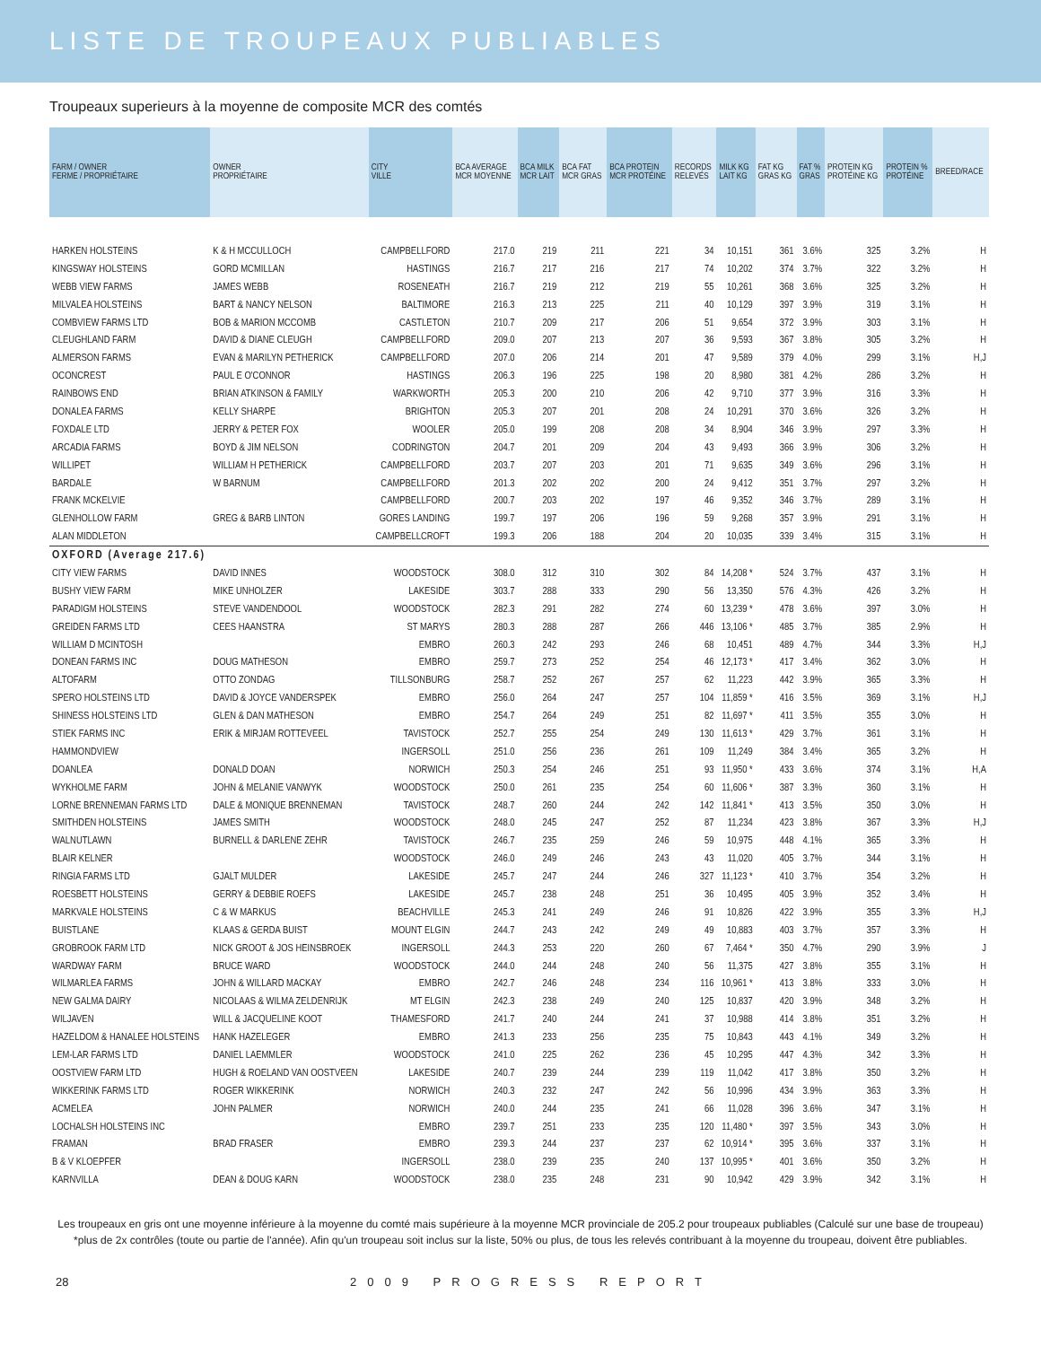LISTE DE TROUPEAUX PUBLIABLES
Troupeaux superieurs à la moyenne de composite MCR des comtés
| FARM / OWNER FERME / PROPRIÉTAIRE | OWNER PROPRIÉTAIRE | CITY VILLE | BCA AVERAGE MCR MOYENNE | BCA MILK MCR LAIT | BCA FAT MCR GRAS | BCA PROTEIN MCR PROTÉINE | RECORDS RELEVÉS | MILK KG LAIT KG | FAT KG GRAS KG | FAT % GRAS | PROTEIN KG PROTÉINE KG | PROTEIN % PROTÉINE | BREED/RACE |
| --- | --- | --- | --- | --- | --- | --- | --- | --- | --- | --- | --- | --- | --- |
| HARKEN HOLSTEINS | K & H MCCULLOCH | CAMPBELLFORD | 217.0 | 219 | 211 | 221 | 34 | 10,151 | 361 | 3.6% | 325 | 3.2% | H |
| KINGSWAY HOLSTEINS | GORD MCMILLAN | HASTINGS | 216.7 | 217 | 216 | 217 | 74 | 10,202 | 374 | 3.7% | 322 | 3.2% | H |
| WEBB VIEW FARMS | JAMES WEBB | ROSENEATH | 216.7 | 219 | 212 | 219 | 55 | 10,261 | 368 | 3.6% | 325 | 3.2% | H |
| MILVALEA HOLSTEINS | BART & NANCY NELSON | BALTIMORE | 216.3 | 213 | 225 | 211 | 40 | 10,129 | 397 | 3.9% | 319 | 3.1% | H |
| COMBVIEW FARMS LTD | BOB & MARION MCCOMB | CASTLETON | 210.7 | 209 | 217 | 206 | 51 | 9,654 | 372 | 3.9% | 303 | 3.1% | H |
| CLEUGHLAND FARM | DAVID & DIANE CLEUGH | CAMPBELLFORD | 209.0 | 207 | 213 | 207 | 36 | 9,593 | 367 | 3.8% | 305 | 3.2% | H |
| ALMERSON FARMS | EVAN & MARILYN PETHERICK | CAMPBELLFORD | 207.0 | 206 | 214 | 201 | 47 | 9,589 | 379 | 4.0% | 299 | 3.1% | H,J |
| OCONCREST | PAUL E O'CONNOR | HASTINGS | 206.3 | 196 | 225 | 198 | 20 | 8,980 | 381 | 4.2% | 286 | 3.2% | H |
| RAINBOWS END | BRIAN ATKINSON & FAMILY | WARKWORTH | 205.3 | 200 | 210 | 206 | 42 | 9,710 | 377 | 3.9% | 316 | 3.3% | H |
| DONALEA FARMS | KELLY SHARPE | BRIGHTON | 205.3 | 207 | 201 | 208 | 24 | 10,291 | 370 | 3.6% | 326 | 3.2% | H |
| FOXDALE LTD | JERRY & PETER FOX | WOOLER | 205.0 | 199 | 208 | 208 | 34 | 8,904 | 346 | 3.9% | 297 | 3.3% | H |
| ARCADIA FARMS | BOYD & JIM NELSON | CODRINGTON | 204.7 | 201 | 209 | 204 | 43 | 9,493 | 366 | 3.9% | 306 | 3.2% | H |
| WILLIPET | WILLIAM H PETHERICK | CAMPBELLFORD | 203.7 | 207 | 203 | 201 | 71 | 9,635 | 349 | 3.6% | 296 | 3.1% | H |
| BARDALE | W BARNUM | CAMPBELLFORD | 201.3 | 202 | 202 | 200 | 24 | 9,412 | 351 | 3.7% | 297 | 3.2% | H |
| FRANK MCKELVIE | | CAMPBELLFORD | 200.7 | 203 | 202 | 197 | 46 | 9,352 | 346 | 3.7% | 289 | 3.1% | H |
| GLENHOLLOW FARM | GREG & BARB LINTON | GORES LANDING | 199.7 | 197 | 206 | 196 | 59 | 9,268 | 357 | 3.9% | 291 | 3.1% | H |
| ALAN MIDDLETON | | CAMPBELLCROFT | 199.3 | 206 | 188 | 204 | 20 | 10,035 | 339 | 3.4% | 315 | 3.1% | H |
| OXFORD (Average 217.6) | | | | | | | | | | | | | |
| CITY VIEW FARMS | DAVID INNES | WOODSTOCK | 308.0 | 312 | 310 | 302 | 84 | 14,208 * | 524 | 3.7% | 437 | 3.1% | H |
| BUSHY VIEW FARM | MIKE UNHOLZER | LAKESIDE | 303.7 | 288 | 333 | 290 | 56 | 13,350 | 576 | 4.3% | 426 | 3.2% | H |
| PARADIGM HOLSTEINS | STEVE VANDENDOOL | WOODSTOCK | 282.3 | 291 | 282 | 274 | 60 | 13,239 * | 478 | 3.6% | 397 | 3.0% | H |
| GREIDEN FARMS LTD | CEES HAANSTRA | ST MARYS | 280.3 | 288 | 287 | 266 | 446 | 13,106 * | 485 | 3.7% | 385 | 2.9% | H |
| WILLIAM D MCINTOSH | | EMBRO | 260.3 | 242 | 293 | 246 | 68 | 10,451 | 489 | 4.7% | 344 | 3.3% | H,J |
| DONEAN FARMS INC | DOUG MATHESON | EMBRO | 259.7 | 273 | 252 | 254 | 46 | 12,173 * | 417 | 3.4% | 362 | 3.0% | H |
| ALTOFARM | OTTO ZONDAG | TILLSONBURG | 258.7 | 252 | 267 | 257 | 62 | 11,223 | 442 | 3.9% | 365 | 3.3% | H |
| SPERO HOLSTEINS LTD | DAVID & JOYCE VANDERSPEK | EMBRO | 256.0 | 264 | 247 | 257 | 104 | 11,859 * | 416 | 3.5% | 369 | 3.1% | H,J |
| SHINESS HOLSTEINS LTD | GLEN & DAN MATHESON | EMBRO | 254.7 | 264 | 249 | 251 | 82 | 11,697 * | 411 | 3.5% | 355 | 3.0% | H |
| STIEK FARMS INC | ERIK & MIRJAM ROTTEVEEL | TAVISTOCK | 252.7 | 255 | 254 | 249 | 130 | 11,613 * | 429 | 3.7% | 361 | 3.1% | H |
| HAMMONDVIEW | | INGERSOLL | 251.0 | 256 | 236 | 261 | 109 | 11,249 | 384 | 3.4% | 365 | 3.2% | H |
| DOANLEA | DONALD DOAN | NORWICH | 250.3 | 254 | 246 | 251 | 93 | 11,950 * | 433 | 3.6% | 374 | 3.1% | H,A |
| WYKHOLME FARM | JOHN & MELANIE VANWYK | WOODSTOCK | 250.0 | 261 | 235 | 254 | 60 | 11,606 * | 387 | 3.3% | 360 | 3.1% | H |
| LORNE BRENNEMAN FARMS LTD | DALE & MONIQUE BRENNEMAN | TAVISTOCK | 248.7 | 260 | 244 | 242 | 142 | 11,841 * | 413 | 3.5% | 350 | 3.0% | H |
| SMITHDEN HOLSTEINS | JAMES SMITH | WOODSTOCK | 248.0 | 245 | 247 | 252 | 87 | 11,234 | 423 | 3.8% | 367 | 3.3% | H,J |
| WALNUTLAWN | BURNELL & DARLENE ZEHR | TAVISTOCK | 246.7 | 235 | 259 | 246 | 59 | 10,975 | 448 | 4.1% | 365 | 3.3% | H |
| BLAIR KELNER | | WOODSTOCK | 246.0 | 249 | 246 | 243 | 43 | 11,020 | 405 | 3.7% | 344 | 3.1% | H |
| RINGIA FARMS LTD | GJALT MULDER | LAKESIDE | 245.7 | 247 | 244 | 246 | 327 | 11,123 * | 410 | 3.7% | 354 | 3.2% | H |
| ROESBETT HOLSTEINS | GERRY & DEBBIE ROEFS | LAKESIDE | 245.7 | 238 | 248 | 251 | 36 | 10,495 | 405 | 3.9% | 352 | 3.4% | H |
| MARKVALE HOLSTEINS | C & W MARKUS | BEACHVILLE | 245.3 | 241 | 249 | 246 | 91 | 10,826 | 422 | 3.9% | 355 | 3.3% | H,J |
| BUISTLANE | KLAAS & GERDA BUIST | MOUNT ELGIN | 244.7 | 243 | 242 | 249 | 49 | 10,883 | 403 | 3.7% | 357 | 3.3% | H |
| GROBROOK FARM LTD | NICK GROOT & JOS HEINSBROEK | INGERSOLL | 244.3 | 253 | 220 | 260 | 67 | 7,464 * | 350 | 4.7% | 290 | 3.9% | J |
| WARDWAY FARM | BRUCE WARD | WOODSTOCK | 244.0 | 244 | 248 | 240 | 56 | 11,375 | 427 | 3.8% | 355 | 3.1% | H |
| WILMARLEA FARMS | JOHN & WILLARD MACKAY | EMBRO | 242.7 | 246 | 248 | 234 | 116 | 10,961 * | 413 | 3.8% | 333 | 3.0% | H |
| NEW GALMA DAIRY | NICOLAAS & WILMA ZELDENRIJK | MT ELGIN | 242.3 | 238 | 249 | 240 | 125 | 10,837 | 420 | 3.9% | 348 | 3.2% | H |
| WILJAVEN | WILL & JACQUELINE KOOT | THAMESFORD | 241.7 | 240 | 244 | 241 | 37 | 10,988 | 414 | 3.8% | 351 | 3.2% | H |
| HAZELDOM & HANALEE HOLSTEINS | HANK HAZELEGER | EMBRO | 241.3 | 233 | 256 | 235 | 75 | 10,843 | 443 | 4.1% | 349 | 3.2% | H |
| LEM-LAR FARMS LTD | DANIEL LAEMMLER | WOODSTOCK | 241.0 | 225 | 262 | 236 | 45 | 10,295 | 447 | 4.3% | 342 | 3.3% | H |
| OOSTVIEW FARM LTD | HUGH & ROELAND VAN OOSTVEEN | LAKESIDE | 240.7 | 239 | 244 | 239 | 119 | 11,042 | 417 | 3.8% | 350 | 3.2% | H |
| WIKKERINK FARMS LTD | ROGER WIKKERINK | NORWICH | 240.3 | 232 | 247 | 242 | 56 | 10,996 | 434 | 3.9% | 363 | 3.3% | H |
| ACMELEA | JOHN PALMER | NORWICH | 240.0 | 244 | 235 | 241 | 66 | 11,028 | 396 | 3.6% | 347 | 3.1% | H |
| LOCHALSH HOLSTEINS INC | | EMBRO | 239.7 | 251 | 233 | 235 | 120 | 11,480 * | 397 | 3.5% | 343 | 3.0% | H |
| FRAMAN | BRAD FRASER | EMBRO | 239.3 | 244 | 237 | 237 | 62 | 10,914 * | 395 | 3.6% | 337 | 3.1% | H |
| B & V KLOEPFER | | INGERSOLL | 238.0 | 239 | 235 | 240 | 137 | 10,995 * | 401 | 3.6% | 350 | 3.2% | H |
| KARNVILLA | DEAN & DOUG KARN | WOODSTOCK | 238.0 | 235 | 248 | 231 | 90 | 10,942 | 429 | 3.9% | 342 | 3.1% | H |
Les troupeaux en gris ont une moyenne inférieure à la moyenne du comté mais supérieure à la moyenne MCR provinciale de 205.2 pour troupeaux publiables (Calculé sur une base de troupeau)
*plus de 2x contrôles (toute ou partie de l'année). Afin qu'un troupeau soit inclus sur la liste, 50% ou plus, de tous les relevés contribuant à la moyenne du troupeau, doivent être publiables.
28 2009 PROGRESS REPORT